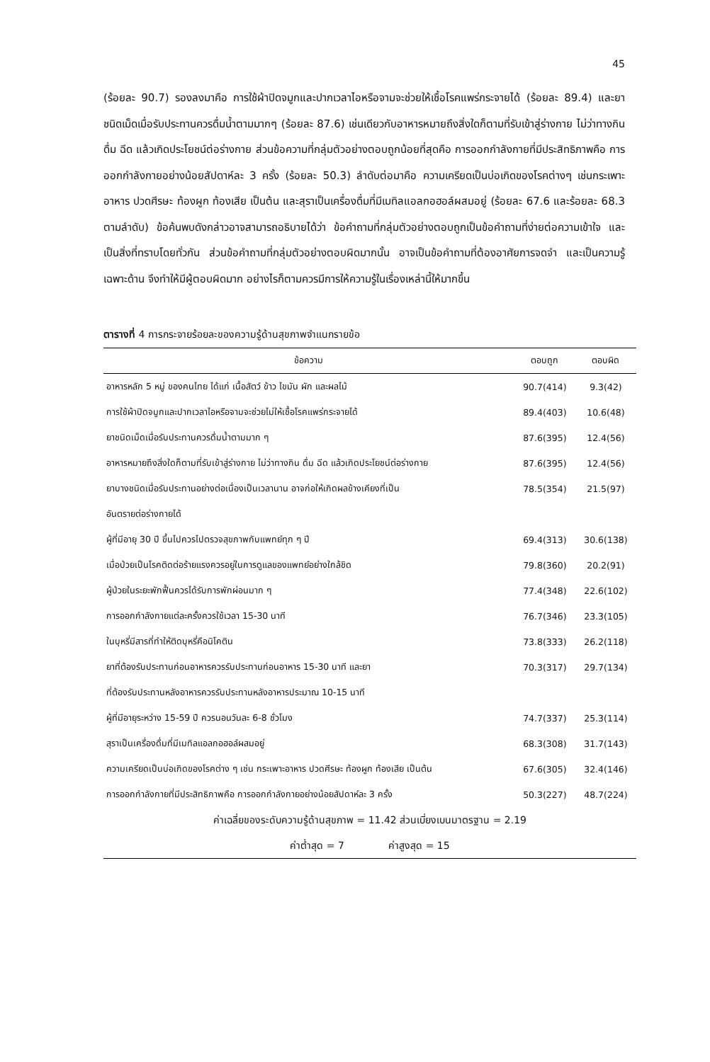45
(ร้อยละ 90.7) รองลงมาคือ การใช้ผ้าปิดจมูกและปากเวลาไอหรือจามจะช่วยให้เชื้อโรคแพร่กระจายได้ (ร้อยละ 89.4) และยาชนิดเม็ดเมื่อรับประทานควรดื่มน้ำตามมากๆ (ร้อยละ 87.6) เช่นเดียวกับอาหารหมายถึงสิ่งใดก็ตามที่รับเข้าสู่ร่างกาย ไม่ว่าทางกิน ดื่ม ฉีด แล้วเกิดประโยชน์ต่อร่างกาย ส่วนข้อความที่กลุ่มตัวอย่างตอบถูกน้อยที่สุดคือ การออกกำลังกายที่มีประสิทธิภาพคือ การออกกำลังกายอย่างน้อยสัปดาห์ละ 3 ครั้ง (ร้อยละ 50.3) ลำดับต่อมาคือ ความเครียดเป็นบ่อเกิดของโรคต่างๆ เช่นกระเพาะอาหาร ปวดศีรษะ ท้องผูก ท้องเสีย เป็นต้น และสุราเป็นเครื่องดื่มที่มีเมทิลแอลกอฮอล์ผสมอยู่ (ร้อยละ 67.6 และร้อยละ 68.3 ตามลำดับ) ข้อค้นพบดังกล่าวอาจสามารถอธิบายได้ว่า ข้อคำถามที่กลุ่มตัวอย่างตอบถูกเป็นข้อคำถามที่ง่ายต่อความเข้าใจ และเป็นสิ่งที่ทราบโดยทั่วกัน ส่วนข้อคำถามที่กลุ่มตัวอย่างตอบผิดมากนั้น อาจเป็นข้อคำถามที่ต้องอาศัยการจดจำ และเป็นความรู้เฉพาะด้าน จึงทำให้มีผู้ตอบผิดมาก อย่างไรก็ตามควรมีการให้ความรู้ในเรื่องเหล่านี้ให้มากขึ้น
ตารางที่ 4 การกระจายร้อยละของความรู้ด้านสุขภาพจำแนกรายข้อ
| ข้อความ | ตอบถูก | ตอบผิด |
| --- | --- | --- |
| อาหารหลัก 5 หมู่ ของคนไทย ได้แก่ เนื้อสัตว์ ข้าว ไขมัน ผัก และผลไม้ | 90.7(414) | 9.3(42) |
| การใช้ผ้าปิดจมูกและปากเวลาไอหรือจามจะช่วยไม่ให้เชื้อโรคแพร่กระจายได้ | 89.4(403) | 10.6(48) |
| ยาชนิดเม็ดเมื่อรับประทานควรดื่มน้ำตามมาก ๆ | 87.6(395) | 12.4(56) |
| อาหารหมายถึงสิ่งใดก็ตามที่รับเข้าสู่ร่างกาย ไม่ว่าทางกิน ดื่ม ฉีด แล้วเกิดประโยชน์ต่อร่างกาย | 87.6(395) | 12.4(56) |
| ยาบางชนิดเมื่อรับประทานอย่างต่อเนื่องเป็นเวลานาน อาจก่อให้เกิดผลข้างเคียงที่เป็น | 78.5(354) | 21.5(97) |
| อันตรายต่อร่างกายได้ | | |
| ผู้ที่มีอายุ 30 ปี ขึ้นไปควรไปตรวจสุขภาพกับแพทย์ทุก ๆ ปี | 69.4(313) | 30.6(138) |
| เมื่อป่วยเป็นโรคติดต่อร้ายแรงควรอยู่ในการดูแลของแพทย์อย่างใกล้ชิด | 79.8(360) | 20.2(91) |
| ผู้ป่วยในระยะพักฟื้นควรได้รับการพักผ่อนมาก ๆ | 77.4(348) | 22.6(102) |
| การออกกำลังกายแต่ละครั้งควรใช้เวลา 15-30 นาที | 76.7(346) | 23.3(105) |
| ในบุหรี่มีสารที่ทำให้ติดบุหรี่คือนิโคติน | 73.8(333) | 26.2(118) |
| ยาที่ต้องรับประทานก่อนอาหารควรรับประทานก่อนอาหาร 15-30 นาที และยา | 70.3(317) | 29.7(134) |
| ที่ต้องรับประทานหลังอาหารควรรับประทานหลังอาหารประมาณ 10-15 นาที | | |
| ผู้ที่มีอายุระหว่าง 15-59 ปี ควรนอนวันละ 6-8 ชั่วโมง | 74.7(337) | 25.3(114) |
| สุราเป็นเครื่องดื่มที่มีเมทิลแอลกอฮอล์ผสมอยู่ | 68.3(308) | 31.7(143) |
| ความเครียดเป็นบ่อเกิดของโรคต่าง ๆ เช่น กระเพาะอาหาร ปวดศีรษะ ท้องผูก ท้องเสีย เป็นต้น | 67.6(305) | 32.4(146) |
| การออกกำลังกายที่มีประสิทธิภาพคือ การออกกำลังกายอย่างน้อยสัปดาห์ละ 3 ครั้ง | 50.3(227) | 48.7(224) |
| ค่าเฉลี่ยของระดับความรู้ด้านสุขภาพ = 11.42 ส่วนเบี่ยงเบนมาตรฐาน = 2.19 | | |
| ค่าต่ำสุด = 7 ค่าสูงสุด = 15 | | |